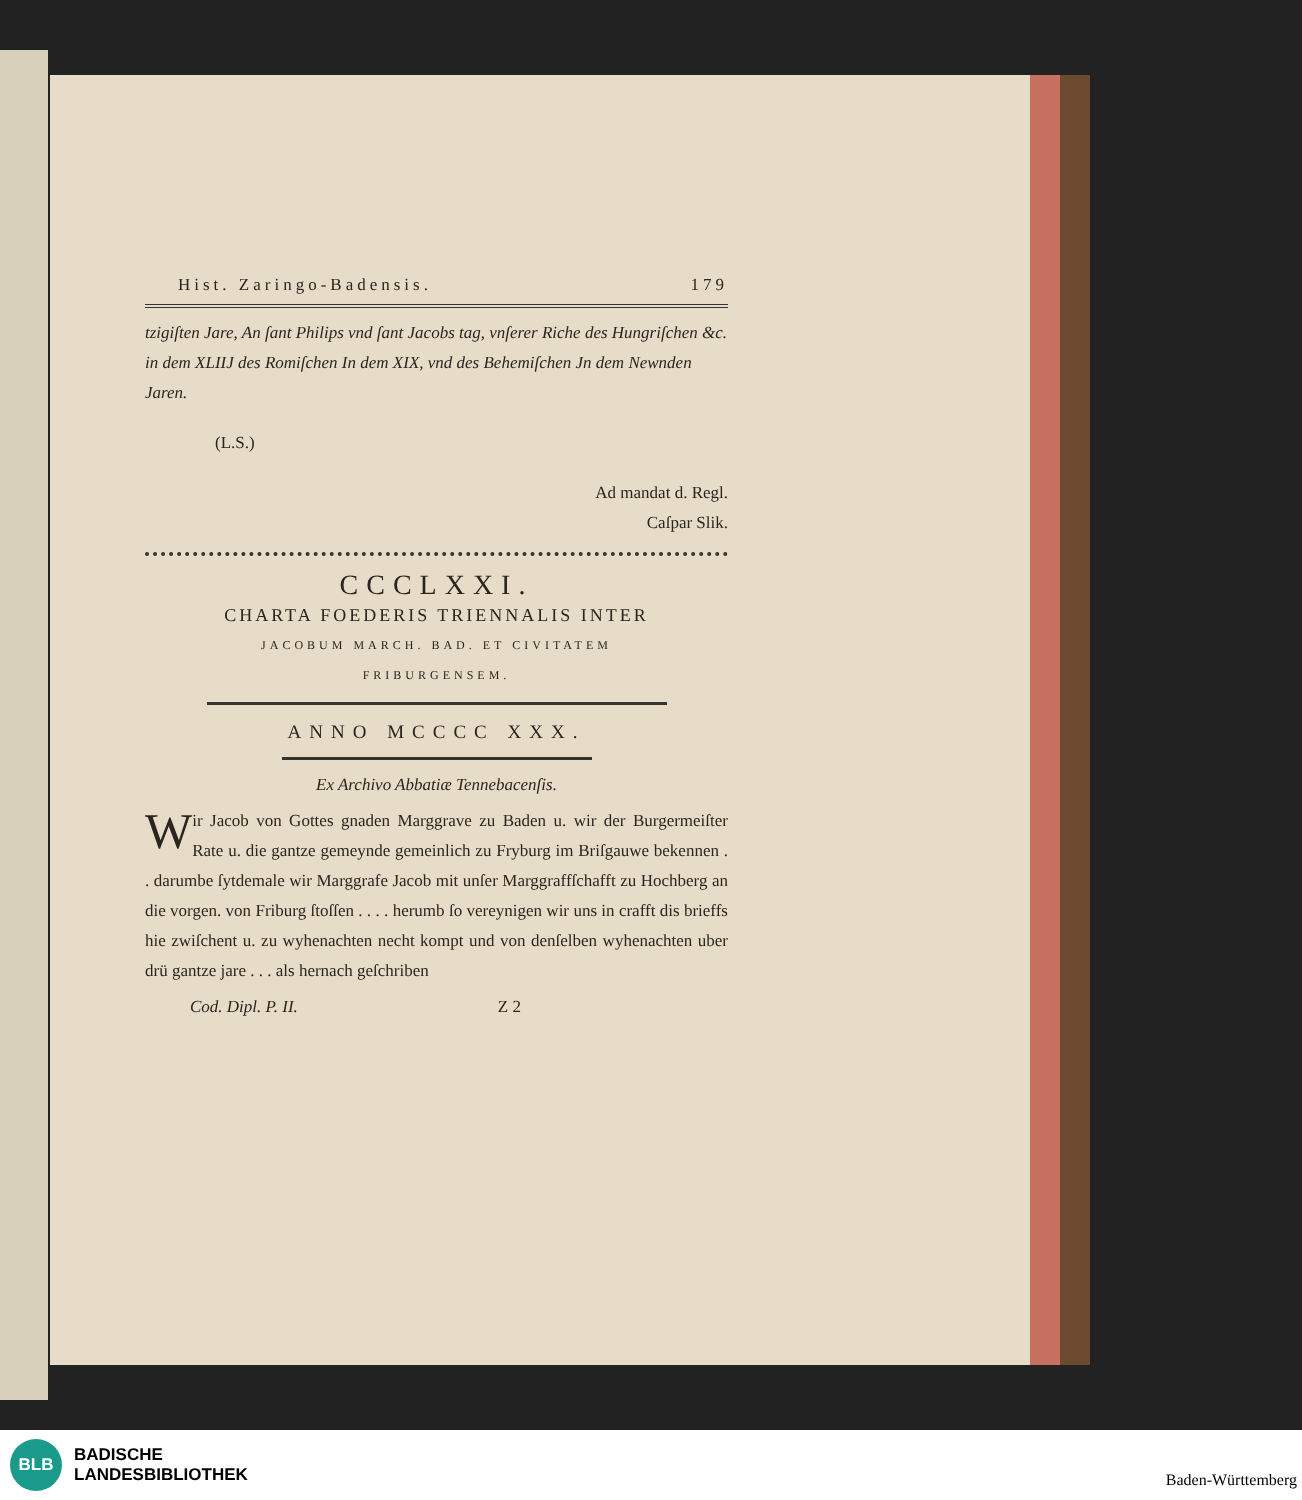Hist. Zaringo-Badensis. 179
tzigiſten Jare, An ſant Philips vnd ſant Jacobs tag, vnſerer Riche des Hungriſchen &c. in dem XLIIJ des Romiſchen In dem XIX, vnd des Behemiſchen Jn dem Newnden Jaren.
(L.S.)
Ad mandat d. Regl.
Caſpar Slik.
CCCLXXI.
CHARTA FOEDERIS TRIENNALIS INTER
JACOBUM MARCH. BAD. ET CIVITATEM
FRIBURGENSEM.
ANNO MCCCC XXX.
Ex Archivo Abbatiæ Tennebacenſis.
Wir Jacob von Gottes gnaden Marggrave zu Baden u. wir der Burgermeiſter Rate u. die gantze gemeynde gemeinlich zu Fryburg im Briſgauwe bekennen . . darumbe ſytdemale wir Marggrafe Jacob mit unſer Marggraffſchafft zu Hochberg an die vorgen. von Friburg ſtoſſen . . . . herumb ſo vereynigen wir uns in crafft dis brieffs hie zwiſchent u. zu wyhenachten necht kompt und von denſelben wyhenachten uber drü gantze jare . . . als hernach geſchriben
Cod. Dipl. P. II. Z 2
BLB
BADISCHE
LANDESBIBLIOTHEK
Baden-Württemberg